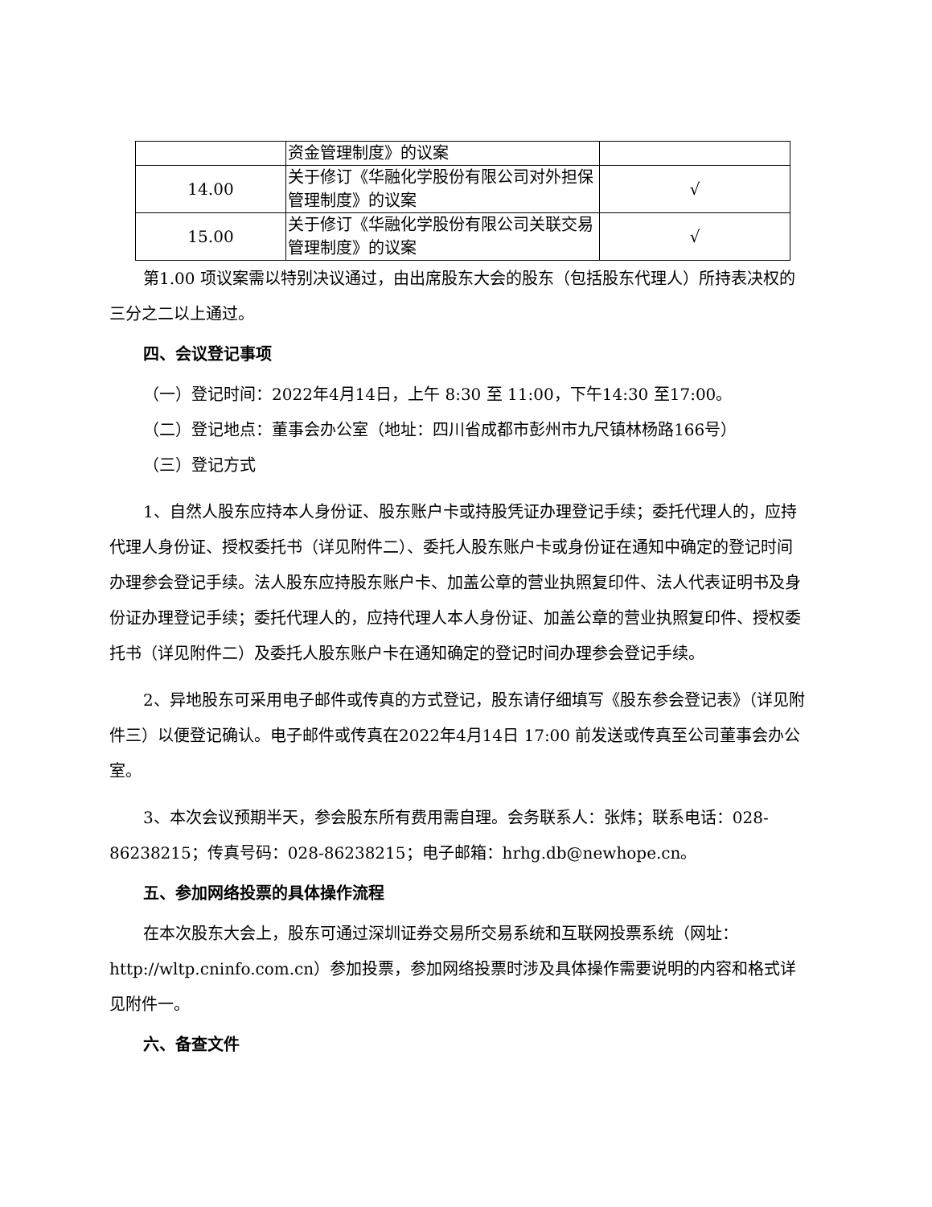| | 资金管理制度》的议案 | |
| 14.00 | 关于修订《华融化学股份有限公司对外担保管理制度》的议案 | √ |
| 15.00 | 关于修订《华融化学股份有限公司关联交易管理制度》的议案 | √ |
第1.00 项议案需以特别决议通过，由出席股东大会的股东（包括股东代理人）所持表决权的三分之二以上通过。
四、会议登记事项
（一）登记时间：2022年4月14日，上午 8:30 至 11:00，下午14:30 至17:00。
（二）登记地点：董事会办公室（地址：四川省成都市彭州市九尺镇林杨路166号）
（三）登记方式
1、自然人股东应持本人身份证、股东账户卡或持股凭证办理登记手续；委托代理人的，应持代理人身份证、授权委托书（详见附件二）、委托人股东账户卡或身份证在通知中确定的登记时间办理参会登记手续。法人股东应持股东账户卡、加盖公章的营业执照复印件、法人代表证明书及身份证办理登记手续；委托代理人的，应持代理人本人身份证、加盖公章的营业执照复印件、授权委托书（详见附件二）及委托人股东账户卡在通知确定的登记时间办理参会登记手续。
2、异地股东可采用电子邮件或传真的方式登记，股东请仔细填写《股东参会登记表》（详见附件三）以便登记确认。电子邮件或传真在2022年4月14日 17:00 前发送或传真至公司董事会办公室。
3、本次会议预期半天，参会股东所有费用需自理。会务联系人：张炜；联系电话：028-86238215；传真号码：028-86238215；电子邮箱：hrhg.db@newhope.cn。
五、参加网络投票的具体操作流程
在本次股东大会上，股东可通过深圳证券交易所交易系统和互联网投票系统（网址：http://wltp.cninfo.com.cn）参加投票，参加网络投票时涉及具体操作需要说明的内容和格式详见附件一。
六、备查文件